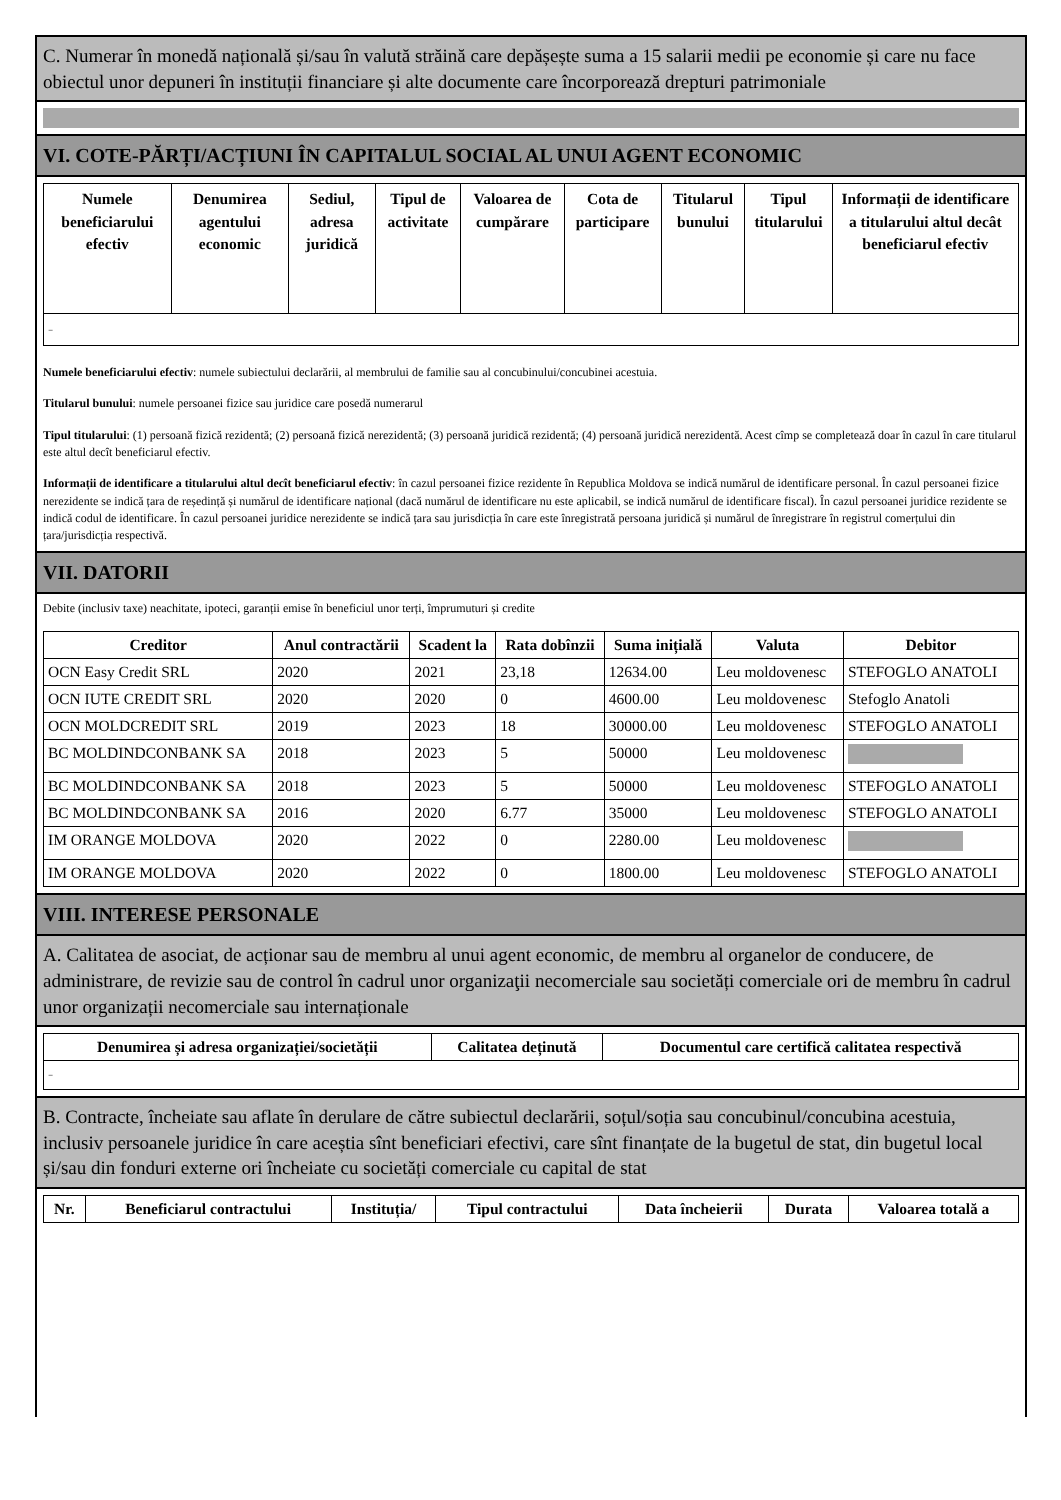C. Numerar în monedă națională și/sau în valută străină care depășește suma a 15 salarii medii pe economie și care nu face obiectul unor depuneri în instituții financiare și alte documente care încorporează drepturi patrimoniale
VI. COTE-PĂRȚI/ACȚIUNI ÎN CAPITALUL SOCIAL AL UNUI AGENT ECONOMIC
| Numele beneficiarului efectiv | Denumirea agentului economic | Sediul, adresa juridică | Tipul de activitate | Valoarea de cumpărare | Cota de participare | Titularul bunului | Tipul titularului | Informații de identificare a titularului altul decât beneficiarul efectiv |
| --- | --- | --- | --- | --- | --- | --- | --- | --- |
| - | | | | | | | | |
Numele beneficiarului efectiv: numele subiectului declarării, al membrului de familie sau al concubinului/concubinei acestuia.
Titularul bunului: numele persoanei fizice sau juridice care posedă numerarul
Tipul titularului: (1) persoană fizică rezidentă; (2) persoană fizică nerezidentă; (3) persoană juridică rezidentă; (4) persoană juridică nerezidentă. Acest cîmp se completează doar în cazul în care titularul este altul decît beneficiarul efectiv.
Informații de identificare a titularului altul decît beneficiarul efectiv: în cazul persoanei fizice rezidente în Republica Moldova se indică numărul de identificare personal. În cazul persoanei fizice nerezidente se indică țara de reședință și numărul de identificare național (dacă numărul de identificare nu este aplicabil, se indică numărul de identificare fiscal). În cazul persoanei juridice rezidente se indică codul de identificare. În cazul persoanei juridice nerezidente se indică țara sau jurisdicția în care este înregistrată persoana juridică și numărul de înregistrare în registrul comerțului din țara/jurisdicția respectivă.
VII. DATORII
Debite (inclusiv taxe) neachitate, ipoteci, garanții emise în beneficiul unor terți, împrumuturi și credite
| Creditor | Anul contractării | Scadent la | Rata dobînzii | Suma inițială | Valuta | Debitor |
| --- | --- | --- | --- | --- | --- | --- |
| OCN Easy Credit SRL | 2020 | 2021 | 23,18 | 12634.00 | Leu moldovenesc | STEFOGLO ANATOLI |
| OCN IUTE CREDIT SRL | 2020 | 2020 | 0 | 4600.00 | Leu moldovenesc | Stefoglo Anatoli |
| OCN MOLDCREDIT SRL | 2019 | 2023 | 18 | 30000.00 | Leu moldovenesc | STEFOGLO ANATOLI |
| BC MOLDINDCONBANK SA | 2018 | 2023 | 5 | 50000 | Leu moldovenesc | |
| BC MOLDINDCONBANK SA | 2018 | 2023 | 5 | 50000 | Leu moldovenesc | STEFOGLO ANATOLI |
| BC MOLDINDCONBANK SA | 2016 | 2020 | 6.77 | 35000 | Leu moldovenesc | STEFOGLO ANATOLI |
| IM ORANGE MOLDOVA | 2020 | 2022 | 0 | 2280.00 | Leu moldovenesc | |
| IM ORANGE MOLDOVA | 2020 | 2022 | 0 | 1800.00 | Leu moldovenesc | STEFOGLO ANATOLI |
VIII. INTERESE PERSONALE
A. Calitatea de asociat, de acționar sau de membru al unui agent economic, de membru al organelor de conducere, de administrare, de revizie sau de control în cadrul unor organizaţii necomerciale sau societăți comerciale ori de membru în cadrul unor organizații necomerciale sau internaționale
| Denumirea și adresa organizației/societății | Calitatea deținută | Documentul care certifică calitatea respectivă |
| --- | --- | --- |
| - | | |
B. Contracte, încheiate sau aflate în derulare de către subiectul declarării, soțul/soția sau concubinul/concubina acestuia, inclusiv persoanele juridice în care aceștia sînt beneficiari efectivi, care sînt finanțate de la bugetul de stat, din bugetul local și/sau din fonduri externe ori încheiate cu societăți comerciale cu capital de stat
| Nr. | Beneficiarul contractului | Instituția/ | Tipul contractului | Data încheierii | Durata | Valoarea totală a |
| --- | --- | --- | --- | --- | --- | --- |